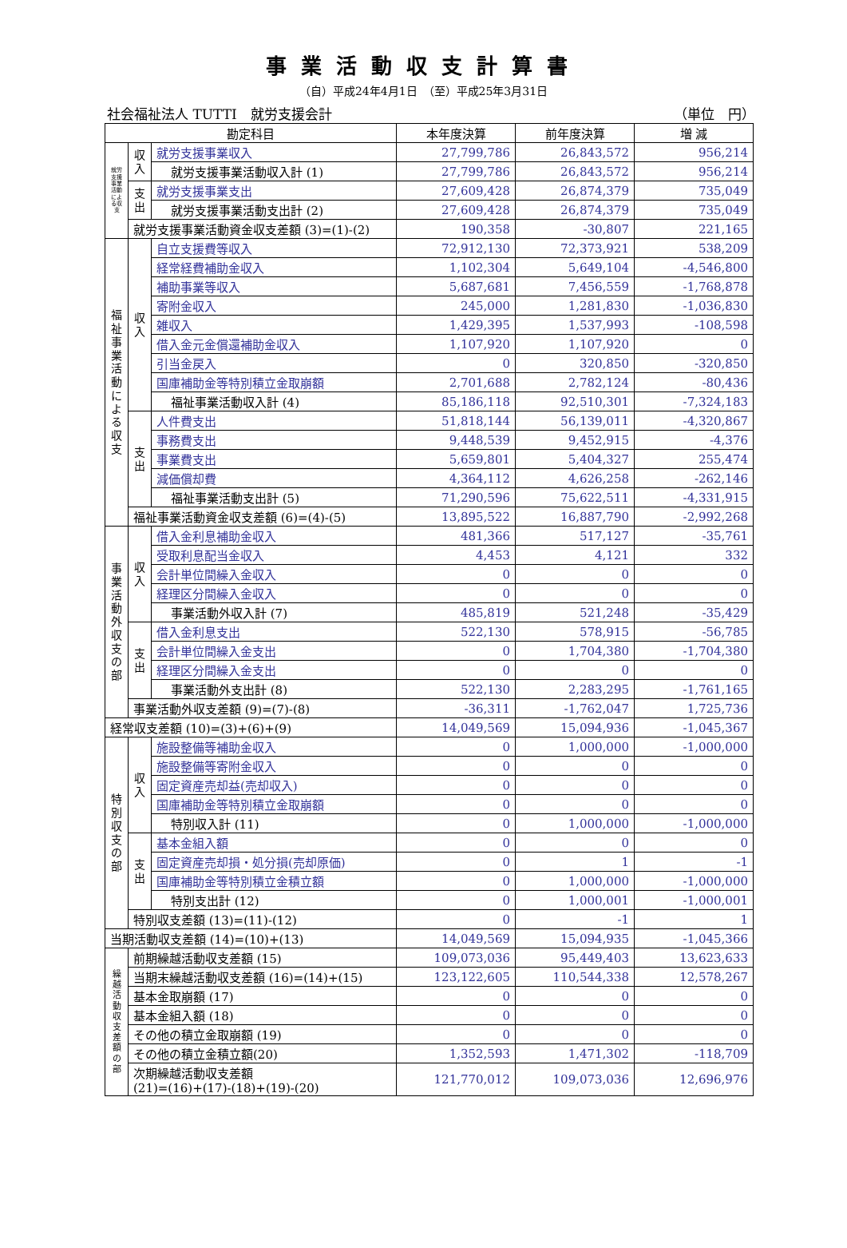事業活動収支計算書
（自）平成24年4月1日　（至）平成25年3月31日
社会福祉法人 TUTTI　就労支援会計 （単位　円）
| 勘定科目 | | | 本年度決算 | 前年度決算 | 増 減 |
| --- | --- | --- | --- | --- | --- |
| 就労支援事業活動による収支 | 収入 | 就労支援事業収入 | 27,799,786 | 26,843,572 | 956,214 |
| | | 就労支援事業活動収入計 (1) | 27,799,786 | 26,843,572 | 956,214 |
| | 支出 | 就労支援事業支出 | 27,609,428 | 26,874,379 | 735,049 |
| | | 就労支援事業活動支出計 (2) | 27,609,428 | 26,874,379 | 735,049 |
| | 就労支援事業活動資金収支差額 (3)=(1)-(2) | | 190,358 | -30,807 | 221,165 |
| 福祉事業活動による収支 | 収入 | 自立支援費等収入 | 72,912,130 | 72,373,921 | 538,209 |
| | | 経常経費補助金収入 | 1,102,304 | 5,649,104 | -4,546,800 |
| | | 補助事業等収入 | 5,687,681 | 7,456,559 | -1,768,878 |
| | | 寄附金収入 | 245,000 | 1,281,830 | -1,036,830 |
| | | 雑収入 | 1,429,395 | 1,537,993 | -108,598 |
| | | 借入金元金償還補助金収入 | 1,107,920 | 1,107,920 | 0 |
| | | 引当金戻入 | 0 | 320,850 | -320,850 |
| | | 国庫補助金等特別積立金取崩額 | 2,701,688 | 2,782,124 | -80,436 |
| | | 福祉事業活動収入計 (4) | 85,186,118 | 92,510,301 | -7,324,183 |
| | 支出 | 人件費支出 | 51,818,144 | 56,139,011 | -4,320,867 |
| | | 事務費支出 | 9,448,539 | 9,452,915 | -4,376 |
| | | 事業費支出 | 5,659,801 | 5,404,327 | 255,474 |
| | | 減価償却費 | 4,364,112 | 4,626,258 | -262,146 |
| | | 福祉事業活動支出計 (5) | 71,290,596 | 75,622,511 | -4,331,915 |
| | 福祉事業活動資金収支差額 (6)=(4)-(5) | | 13,895,522 | 16,887,790 | -2,992,268 |
| 事業活動外収支の部 | 収入 | 借入金利息補助金収入 | 481,366 | 517,127 | -35,761 |
| | | 受取利息配当金収入 | 4,453 | 4,121 | 332 |
| | | 会計単位間繰入金収入 | 0 | 0 | 0 |
| | | 経理区分間繰入金収入 | 0 | 0 | 0 |
| | | 事業活動外収入計 (7) | 485,819 | 521,248 | -35,429 |
| | 支出 | 借入金利息支出 | 522,130 | 578,915 | -56,785 |
| | | 会計単位間繰入金支出 | 0 | 1,704,380 | -1,704,380 |
| | | 経理区分間繰入金支出 | 0 | 0 | 0 |
| | | 事業活動外支出計 (8) | 522,130 | 2,283,295 | -1,761,165 |
| | 事業活動外収支差額 (9)=(7)-(8) | | -36,311 | -1,762,047 | 1,725,736 |
| 経常収支差額 (10)=(3)+(6)+(9) | | | 14,049,569 | 15,094,936 | -1,045,367 |
| 特別収支の部 | 収入 | 施設整備等補助金収入 | 0 | 1,000,000 | -1,000,000 |
| | | 施設整備等寄附金収入 | 0 | 0 | 0 |
| | | 固定資産売却益(売却収入) | 0 | 0 | 0 |
| | | 国庫補助金等特別積立金取崩額 | 0 | 0 | 0 |
| | | 特別収入計 (11) | 0 | 1,000,000 | -1,000,000 |
| | 支出 | 基本金組入額 | 0 | 0 | 0 |
| | | 固定資産売却損・処分損(売却原価) | 0 | 1 | -1 |
| | | 国庫補助金等特別積立金積立額 | 0 | 1,000,000 | -1,000,000 |
| | | 特別支出計 (12) | 0 | 1,000,001 | -1,000,001 |
| | 特別収支差額 (13)=(11)-(12) | | 0 | -1 | 1 |
| 当期活動収支差額 (14)=(10)+(13) | | | 14,049,569 | 15,094,935 | -1,045,366 |
| 繰越活動収支差額の部 | 前期繰越活動収支差額 (15) | | 109,073,036 | 95,449,403 | 13,623,633 |
| | 当期末繰越活動収支差額 (16)=(14)+(15) | | 123,122,605 | 110,544,338 | 12,578,267 |
| | 基本金取崩額 (17) | | 0 | 0 | 0 |
| | 基本金組入額 (18) | | 0 | 0 | 0 |
| | その他の積立金取崩額 (19) | | 0 | 0 | 0 |
| | その他の積立金積立額(20) | | 1,352,593 | 1,471,302 | -118,709 |
| | 次期繰越活動収支差額 (21)=(16)+(17)-(18)+(19)-(20) | | 121,770,012 | 109,073,036 | 12,696,976 |